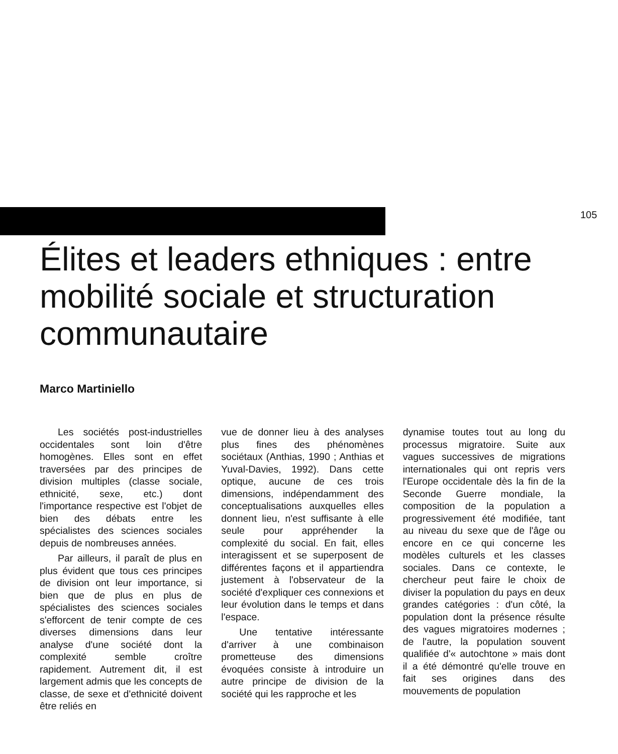105
Élites et leaders ethniques : entre mobilité sociale et structuration communautaire
Marco Martiniello
Les sociétés post-industrielles occidentales sont loin d'être homogènes. Elles sont en effet traversées par des principes de division multiples (classe sociale, ethnicité, sexe, etc.) dont l'importance respective est l'objet de bien des débats entre les spécialistes des sciences sociales depuis de nombreuses années.
Par ailleurs, il paraît de plus en plus évident que tous ces principes de division ont leur importance, si bien que de plus en plus de spécialistes des sciences sociales s'efforcent de tenir compte de ces diverses dimensions dans leur analyse d'une société dont la complexité semble croître rapidement. Autrement dit, il est largement admis que les concepts de classe, de sexe et d'ethnicité doivent être reliés en
vue de donner lieu à des analyses plus fines des phénomènes sociétaux (Anthias, 1990 ; Anthias et Yuval-Davies, 1992). Dans cette optique, aucune de ces trois dimensions, indépendamment des conceptualisations auxquelles elles donnent lieu, n'est suffisante à elle seule pour appréhender la complexité du social. En fait, elles interagissent et se superposent de différentes façons et il appartiendra justement à l'observateur de la société d'expliquer ces connexions et leur évolution dans le temps et dans l'espace.
Une tentative intéressante d'arriver à une combinaison prometteuse des dimensions évoquées consiste à introduire un autre principe de division de la société qui les rapproche et les
dynamise toutes tout au long du processus migratoire. Suite aux vagues successives de migrations internationales qui ont repris vers l'Europe occidentale dès la fin de la Seconde Guerre mondiale, la composition de la population a progressivement été modifiée, tant au niveau du sexe que de l'âge ou encore en ce qui concerne les modèles culturels et les classes sociales. Dans ce contexte, le chercheur peut faire le choix de diviser la population du pays en deux grandes catégories : d'un côté, la population dont la présence résulte des vagues migratoires modernes ; de l'autre, la population souvent qualifiée d'« autochtone » mais dont il a été démontré qu'elle trouve en fait ses origines dans des mouvements de population